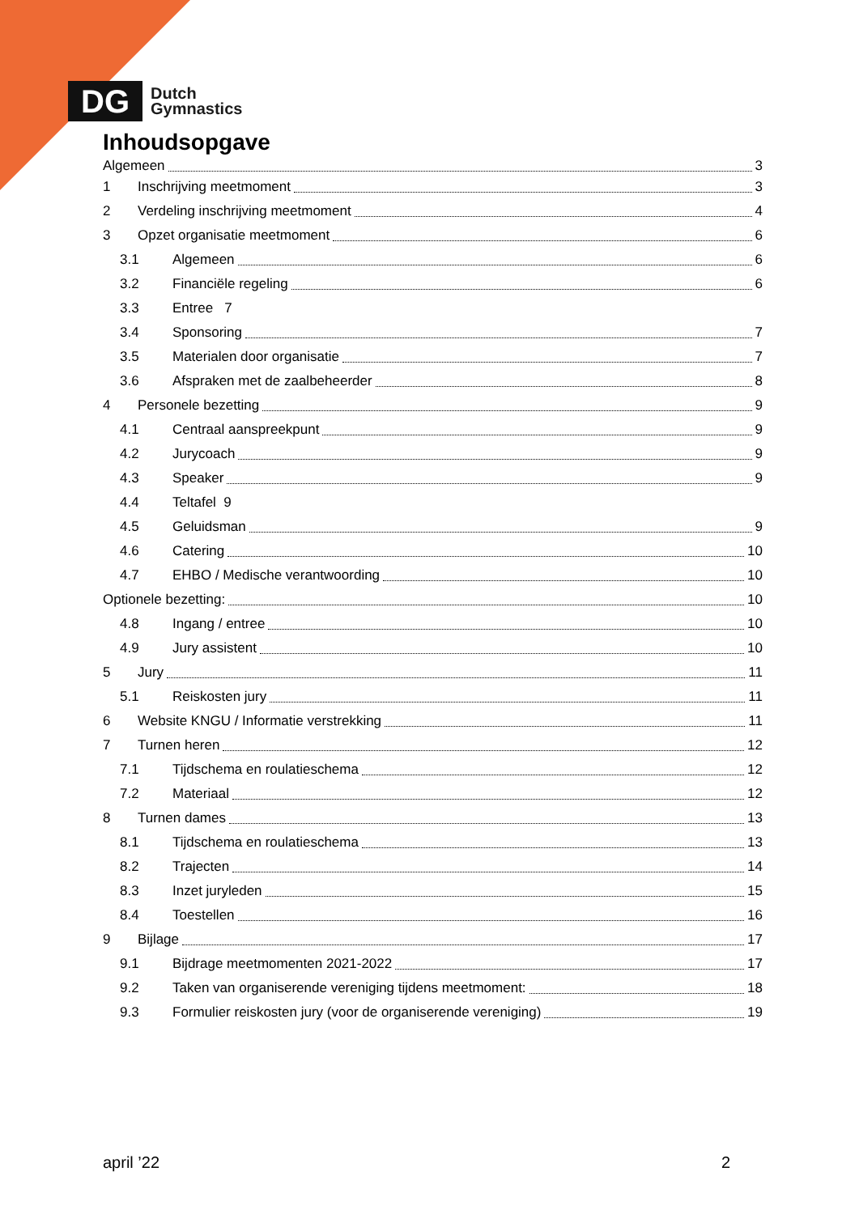DG
Dutch
Gymnastics
Inhoudsopgave
Algemeen 3
1 Inschrijving meetmoment 3
2 Verdeling inschrijving meetmoment 4
3 Opzet organisatie meetmoment 6
3.1 Algemeen 6
3.2 Financiële regeling 6
3.3 Entree 7
3.4 Sponsoring 7
3.5 Materialen door organisatie 7
3.6 Afspraken met de zaalbeheerder 8
4 Personele bezetting 9
4.1 Centraal aanspreekpunt 9
4.2 Jurycoach 9
4.3 Speaker 9
4.4 Teltafel 9
4.5 Geluidsman 9
4.6 Catering 10
4.7 EHBO / Medische verantwoording 10
Optionele bezetting: 10
4.8 Ingang / entree 10
4.9 Jury assistent 10
5 Jury 11
5.1 Reiskosten jury 11
6 Website KNGU / Informatie verstrekking 11
7 Turnen heren 12
7.1 Tijdschema en roulatieschema 12
7.2 Materiaal 12
8 Turnen dames 13
8.1 Tijdschema en roulatieschema 13
8.2 Trajecten 14
8.3 Inzet juryleden 15
8.4 Toestellen 16
9 Bijlage 17
9.1 Bijdrage meetmomenten 2021-2022 17
9.2 Taken van organiserende vereniging tijdens meetmoment: 18
9.3 Formulier reiskosten jury (voor de organiserende vereniging) 19
april ’22 2